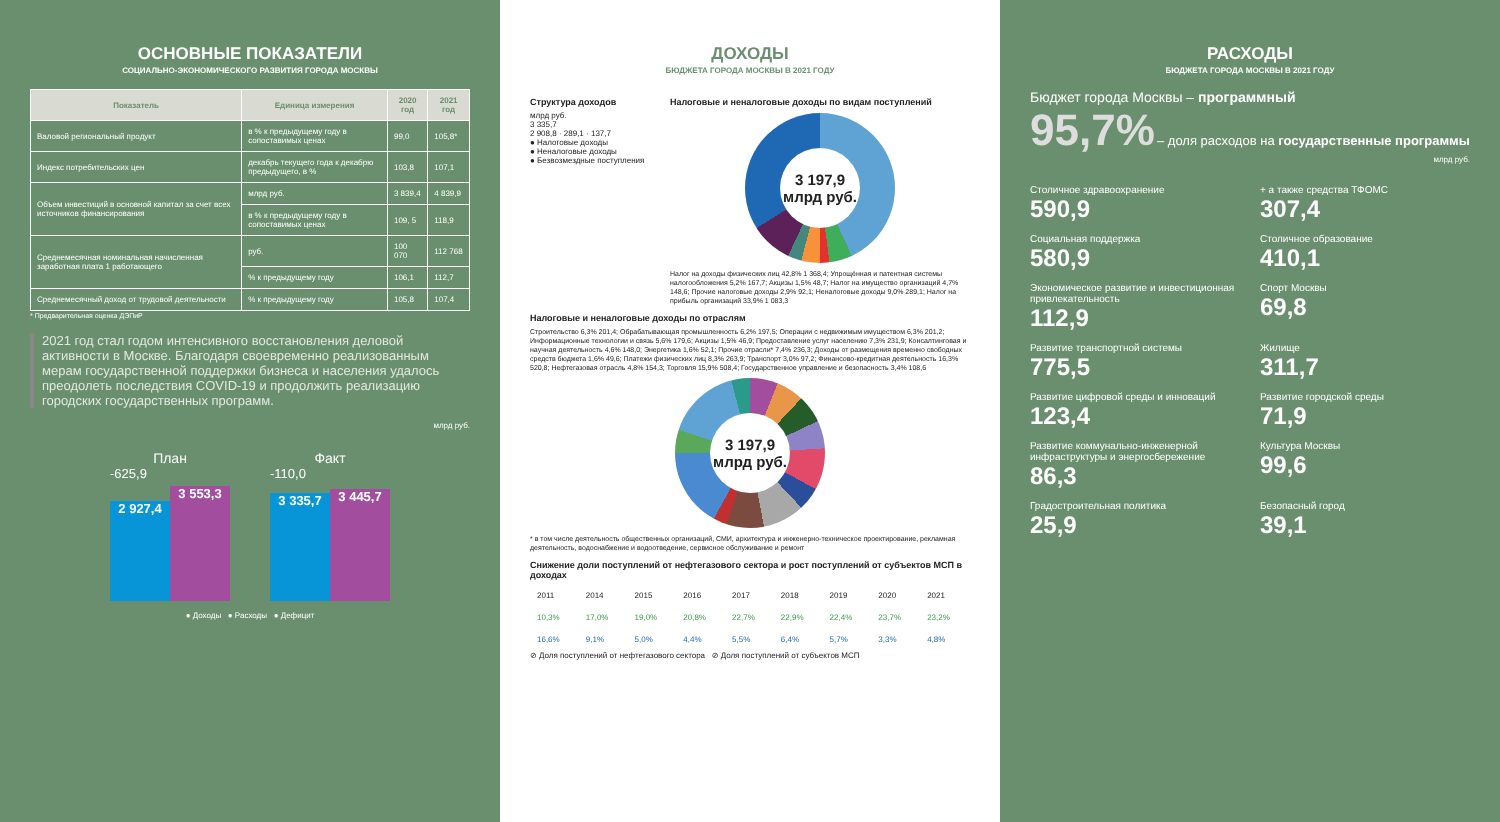ОСНОВНЫЕ ПОКАЗАТЕЛИ
СОЦИАЛЬНО-ЭКОНОМИЧЕСКОГО РАЗВИТИЯ ГОРОДА МОСКВЫ
| Показатель | Единица измерения | 2020 год | 2021 год |
| --- | --- | --- | --- |
| Валовой региональный продукт | в % к предыдущему году в сопоставимых ценах | 99,0 | 105,8* |
| Индекс потребительских цен | декабрь текущего года к декабрю предыдущего, в % | 103,8 | 107,1 |
| Объем инвестиций в основной капитал за счет всех источников финансирования | млрд руб. | 3 839,4 | 4 839,9 |
| | в % к предыдущему году в сопоставимых ценах | 109, 5 | 118,9 |
| Среднемесячная номинальная начисленная заработная плата 1 работающего | руб. | 100 070 | 112 768 |
| | % к предыдущему году | 106,1 | 112,7 |
| Среднемесячный доход от трудовой деятельности | % к предыдущему году | 105,8 | 107,4 |
* Предварительная оценка ДЭПиР
2021 год стал годом интенсивного восстановления деловой активности в Москве. Благодаря своевременно реализованным мерам государственной поддержки бизнеса и населения удалось преодолеть последствия COVID-19 и продолжить реализацию городских государственных программ.
млрд руб.
План
-625,9
2 927,4
3 553,3
Факт
-110,0
3 335,7
3 445,7
● Доходы ● Расходы ● Дефицит
ДОХОДЫ
БЮДЖЕТА ГОРОДА МОСКВЫ В 2021 ГОДУ
Структура доходов
млрд руб.
3 335,7
2 908,8 · 289,1 · 137,7
● Налоговые доходы
● Неналоговые доходы
● Безвозмездные поступления
Налоговые и неналоговые доходы по видам поступлений
3 197,9
млрд руб.
Налог на доходы физических лиц 42,8% 1 368,4; Упрощённая и патентная системы налогообложения 5,2% 167,7; Акцизы 1,5% 48,7; Налог на имущество организаций 4,7% 148,6; Прочие налоговые доходы 2,9% 92,1; Неналоговые доходы 9,0% 289,1; Налог на прибыль организаций 33,9% 1 083,3
Налоговые и неналоговые доходы по отраслям
Строительство 6,3% 201,4; Обрабатывающая промышленность 6,2% 197,5; Операции с недвижимым имуществом 6,3% 201,2; Информационные технологии и связь 5,6% 179,6; Акцизы 1,5% 46,9; Предоставление услуг населению 7,3% 231,9; Консалтинговая и научная деятельность 4,6% 148,0; Энергетика 1,6% 52,1; Прочие отрасли* 7,4% 236,3; Доходы от размещения временно свободных средств бюджета 1,6% 49,6; Платежи физических лиц 8,3% 263,9; Транспорт 3,0% 97,2; Финансово-кредитная деятельность 16,3% 520,8; Нефтегазовая отрасль 4,8% 154,3; Торговля 15,9% 508,4; Государственное управление и безопасность 3,4% 108,6
3 197,9
млрд руб.
* в том числе деятельность общественных организаций, СМИ, архитектура и инженерно-техническое проектирование, рекламная деятельность, водоснабжение и водоотведение, сервисное обслуживание и ремонт
Снижение доли поступлений от нефтегазового сектора и рост поступлений от субъектов МСП в доходах
| 2011 | 2014 | 2015 | 2016 | 2017 | 2018 | 2019 | 2020 | 2021 |
| 10,3% | 17,0% | 19,0% | 20,8% | 22,7% | 22,9% | 22,4% | 23,7% | 23,2% |
| 16,6% | 9,1% | 5,0% | 4,4% | 5,5% | 6,4% | 5,7% | 3,3% | 4,8% |
⊘ Доля поступлений от нефтегазового сектора ⊘ Доля поступлений от субъектов МСП
РАСХОДЫ
БЮДЖЕТА ГОРОДА МОСКВЫ В 2021 ГОДУ
Бюджет города Москвы – программный
95,7% – доля расходов на государственные программы
млрд руб.
Столичное здравоохранение
590,9
+ а также средства ТФОМС
307,4
Социальная поддержка
580,9
Столичное образование
410,1
Экономическое развитие и инвестиционная привлекательность
112,9
Спорт Москвы
69,8
Развитие транспортной системы
775,5
Жилище
311,7
Развитие цифровой среды и инноваций
123,4
Развитие городской среды
71,9
Развитие коммунально-инженерной инфраструктуры и энергосбережение
86,3
Культура Москвы
99,6
Градостроительная политика
25,9
Безопасный город
39,1